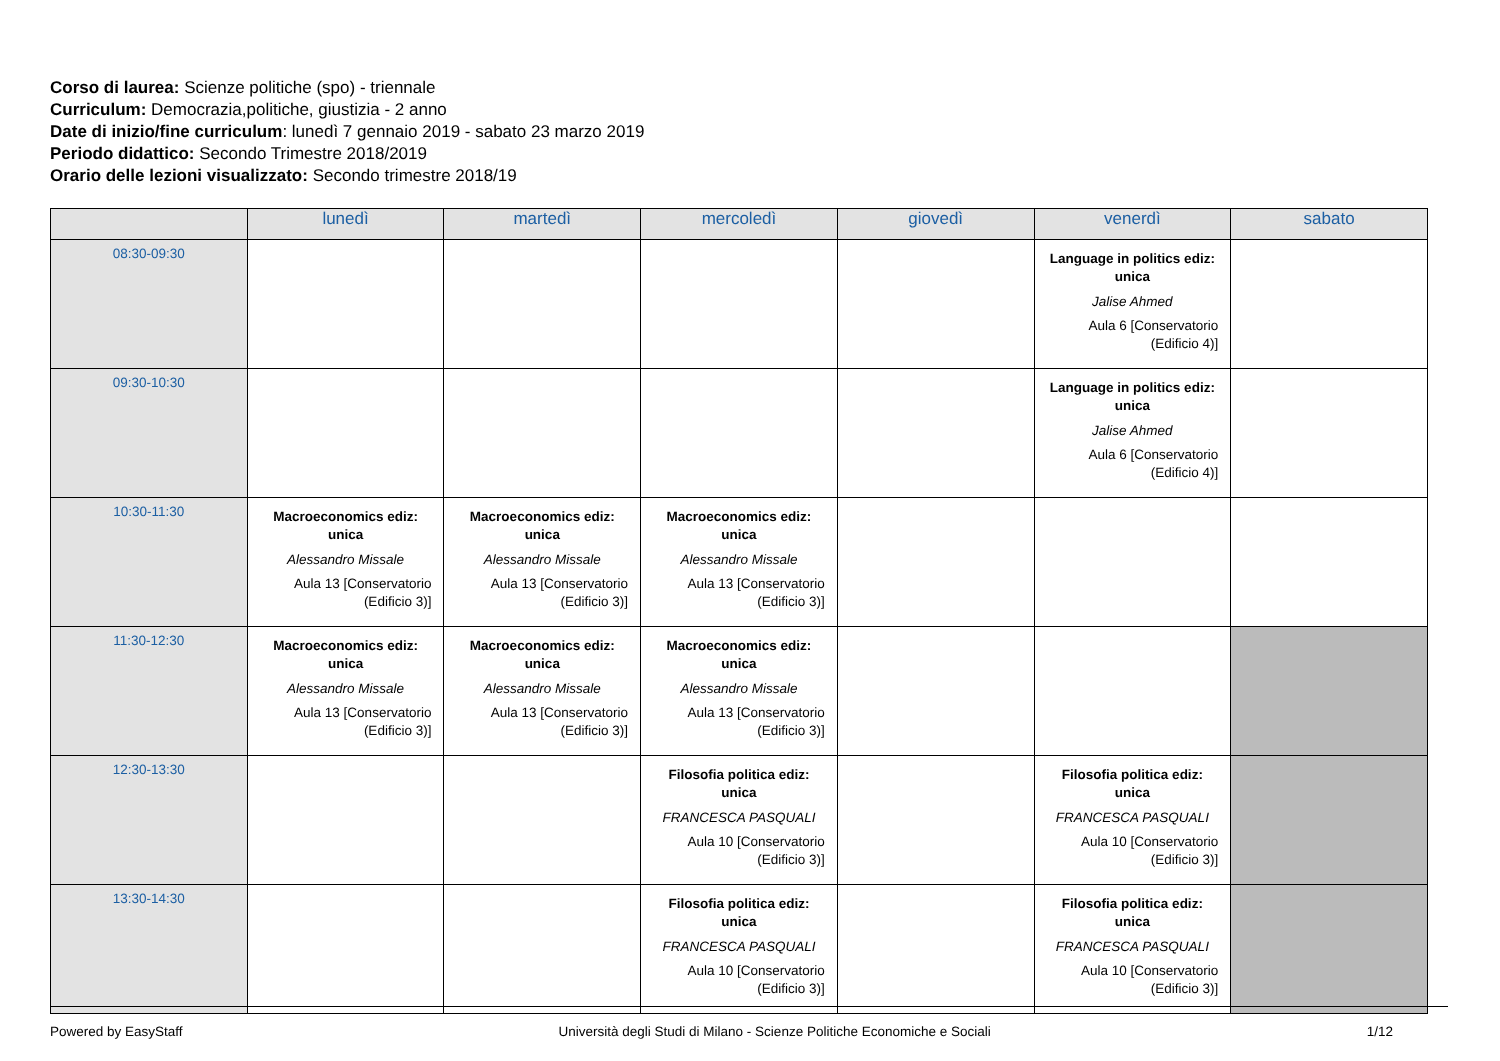Corso di laurea: Scienze politiche (spo) - triennale
Curriculum: Democrazia,politiche, giustizia - 2 anno
Date di inizio/fine curriculum: lunedì 7 gennaio 2019 - sabato 23 marzo 2019
Periodo didattico: Secondo Trimestre 2018/2019
Orario delle lezioni visualizzato: Secondo trimestre 2018/19
| | lunedì | martedì | mercoledì | giovedì | venerdì | sabato |
| --- | --- | --- | --- | --- | --- | --- |
| 08:30-09:30 | | | | | Language in politics ediz: unica Jalise Ahmed Aula 6 [Conservatorio (Edificio 4)] | |
| 09:30-10:30 | | | | | Language in politics ediz: unica Jalise Ahmed Aula 6 [Conservatorio (Edificio 4)] | |
| 10:30-11:30 | Macroeconomics ediz: unica Alessandro Missale Aula 13 [Conservatorio (Edificio 3)] | Macroeconomics ediz: unica Alessandro Missale Aula 13 [Conservatorio (Edificio 3)] | Macroeconomics ediz: unica Alessandro Missale Aula 13 [Conservatorio (Edificio 3)] | | | |
| 11:30-12:30 | Macroeconomics ediz: unica Alessandro Missale Aula 13 [Conservatorio (Edificio 3)] | Macroeconomics ediz: unica Alessandro Missale Aula 13 [Conservatorio (Edificio 3)] | Macroeconomics ediz: unica Alessandro Missale Aula 13 [Conservatorio (Edificio 3)] | | | |
| 12:30-13:30 | | | Filosofia politica ediz: unica FRANCESCA PASQUALI Aula 10 [Conservatorio (Edificio 3)] | | Filosofia politica ediz: unica FRANCESCA PASQUALI Aula 10 [Conservatorio (Edificio 3)] | |
| 13:30-14:30 | | | Filosofia politica ediz: unica FRANCESCA PASQUALI Aula 10 [Conservatorio (Edificio 3)] | | Filosofia politica ediz: unica FRANCESCA PASQUALI Aula 10 [Conservatorio (Edificio 3)] | |
Powered by EasyStaff Università degli Studi di Milano - Scienze Politiche Economiche e Sociali 1/12